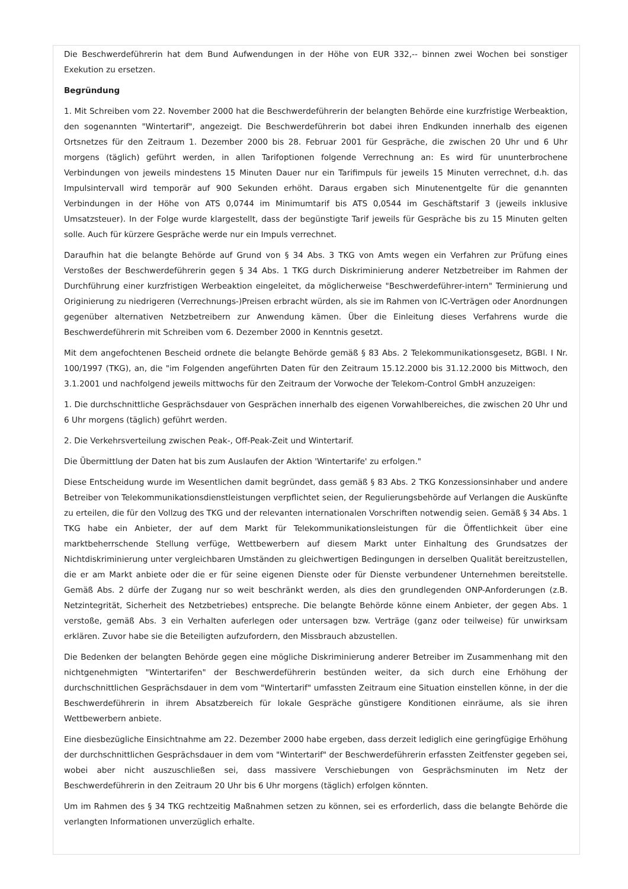Die Beschwerdeführerin hat dem Bund Aufwendungen in der Höhe von EUR 332,-- binnen zwei Wochen bei sonstiger Exekution zu ersetzen.
Begründung
1. Mit Schreiben vom 22. November 2000 hat die Beschwerdeführerin der belangten Behörde eine kurzfristige Werbeaktion, den sogenannten "Wintertarif", angezeigt. Die Beschwerdeführerin bot dabei ihren Endkunden innerhalb des eigenen Ortsnetzes für den Zeitraum 1. Dezember 2000 bis 28. Februar 2001 für Gespräche, die zwischen 20 Uhr und 6 Uhr morgens (täglich) geführt werden, in allen Tarifoptionen folgende Verrechnung an: Es wird für ununterbrochene Verbindungen von jeweils mindestens 15 Minuten Dauer nur ein Tarifimpuls für jeweils 15 Minuten verrechnet, d.h. das Impulsintervall wird temporär auf 900 Sekunden erhöht. Daraus ergaben sich Minutenentgelte für die genannten Verbindungen in der Höhe von ATS 0,0744 im Minimumtarif bis ATS 0,0544 im Geschäftstarif 3 (jeweils inklusive Umsatzsteuer). In der Folge wurde klargestellt, dass der begünstigte Tarif jeweils für Gespräche bis zu 15 Minuten gelten solle. Auch für kürzere Gespräche werde nur ein Impuls verrechnet.
Daraufhin hat die belangte Behörde auf Grund von § 34 Abs. 3 TKG von Amts wegen ein Verfahren zur Prüfung eines Verstoßes der Beschwerdeführerin gegen § 34 Abs. 1 TKG durch Diskriminierung anderer Netzbetreiber im Rahmen der Durchführung einer kurzfristigen Werbeaktion eingeleitet, da möglicherweise "Beschwerdeführer-intern" Terminierung und Originierung zu niedrigeren (Verrechnungs-)Preisen erbracht würden, als sie im Rahmen von IC-Verträgen oder Anordnungen gegenüber alternativen Netzbetreibern zur Anwendung kämen. Über die Einleitung dieses Verfahrens wurde die Beschwerdeführerin mit Schreiben vom 6. Dezember 2000 in Kenntnis gesetzt.
Mit dem angefochtenen Bescheid ordnete die belangte Behörde gemäß § 83 Abs. 2 Telekommunikationsgesetz, BGBl. I Nr. 100/1997 (TKG), an, die "im Folgenden angeführten Daten für den Zeitraum 15.12.2000 bis 31.12.2000 bis Mittwoch, den 3.1.2001 und nachfolgend jeweils mittwochs für den Zeitraum der Vorwoche der Telekom-Control GmbH anzuzeigen:
1. Die durchschnittliche Gesprächsdauer von Gesprächen innerhalb des eigenen Vorwahlbereiches, die zwischen 20 Uhr und 6 Uhr morgens (täglich) geführt werden.
2. Die Verkehrsverteilung zwischen Peak-, Off-Peak-Zeit und Wintertarif.
Die Übermittlung der Daten hat bis zum Auslaufen der Aktion 'Wintertarife' zu erfolgen."
Diese Entscheidung wurde im Wesentlichen damit begründet, dass gemäß § 83 Abs. 2 TKG Konzessionsinhaber und andere Betreiber von Telekommunikationsdienstleistungen verpflichtet seien, der Regulierungsbehörde auf Verlangen die Auskünfte zu erteilen, die für den Vollzug des TKG und der relevanten internationalen Vorschriften notwendig seien. Gemäß § 34 Abs. 1 TKG habe ein Anbieter, der auf dem Markt für Telekommunikationsleistungen für die Öffentlichkeit über eine marktbeherrschende Stellung verfüge, Wettbewerbern auf diesem Markt unter Einhaltung des Grundsatzes der Nichtdiskriminierung unter vergleichbaren Umständen zu gleichwertigen Bedingungen in derselben Qualität bereitzustellen, die er am Markt anbiete oder die er für seine eigenen Dienste oder für Dienste verbundener Unternehmen bereitstelle. Gemäß Abs. 2 dürfe der Zugang nur so weit beschränkt werden, als dies den grundlegenden ONP-Anforderungen (z.B. Netzintegrität, Sicherheit des Netzbetriebes) entspreche. Die belangte Behörde könne einem Anbieter, der gegen Abs. 1 verstoße, gemäß Abs. 3 ein Verhalten auferlegen oder untersagen bzw. Verträge (ganz oder teilweise) für unwirksam erklären. Zuvor habe sie die Beteiligten aufzufordern, den Missbrauch abzustellen.
Die Bedenken der belangten Behörde gegen eine mögliche Diskriminierung anderer Betreiber im Zusammenhang mit den nichtgenehmigten "Wintertarifen" der Beschwerdeführerin bestünden weiter, da sich durch eine Erhöhung der durchschnittlichen Gesprächsdauer in dem vom "Wintertarif" umfassten Zeitraum eine Situation einstellen könne, in der die Beschwerdeführerin in ihrem Absatzbereich für lokale Gespräche günstigere Konditionen einräume, als sie ihren Wettbewerbern anbiete.
Eine diesbezügliche Einsichtnahme am 22. Dezember 2000 habe ergeben, dass derzeit lediglich eine geringfügige Erhöhung der durchschnittlichen Gesprächsdauer in dem vom "Wintertarif" der Beschwerdeführerin erfassten Zeitfenster gegeben sei, wobei aber nicht auszuschließen sei, dass massivere Verschiebungen von Gesprächsminuten im Netz der Beschwerdeführerin in den Zeitraum 20 Uhr bis 6 Uhr morgens (täglich) erfolgen könnten.
Um im Rahmen des § 34 TKG rechtzeitig Maßnahmen setzen zu können, sei es erforderlich, dass die belangte Behörde die verlangten Informationen unverzüglich erhalte.